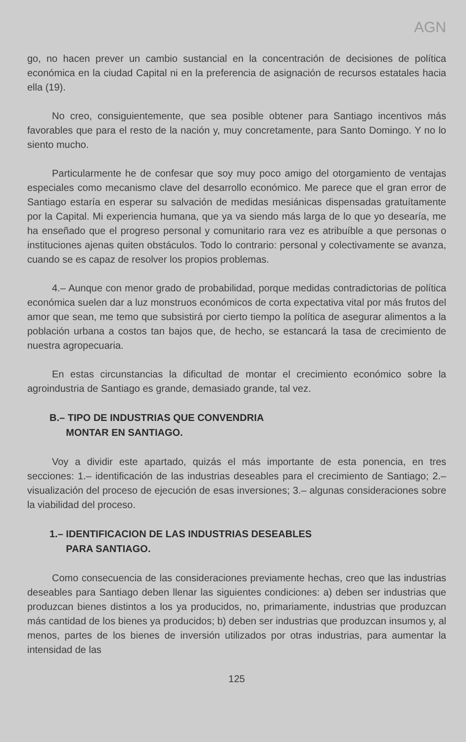AGN
go, no hacen prever un cambio sustancial en la concentración de decisiones de política económica en la ciudad Capital ni en la preferencia de asignación de recursos estatales hacia ella (19).
No creo, consiguientemente, que sea posible obtener para Santiago incentivos más favorables que para el resto de la nación y, muy concretamente, para Santo Domingo. Y no lo siento mucho.
Particularmente he de confesar que soy muy poco amigo del otorgamiento de ventajas especiales como mecanismo clave del desarrollo económico. Me parece que el gran error de Santiago estaría en esperar su salvación de medidas mesiánicas dispensadas gratuítamente por la Capital. Mi experiencia humana, que ya va siendo más larga de lo que yo desearía, me ha enseñado que el progreso personal y comunitario rara vez es atribuíble a que personas o instituciones ajenas quiten obstáculos. Todo lo contrario: personal y colectivamente se avanza, cuando se es capaz de resolver los propios problemas.
4.– Aunque con menor grado de probabilidad, porque medidas contradictorias de política económica suelen dar a luz monstruos económicos de corta expectativa vital por más frutos del amor que sean, me temo que subsistirá por cierto tiempo la política de asegurar alimentos a la población urbana a costos tan bajos que, de hecho, se estancará la tasa de crecimiento de nuestra agropecuaria.
En estas circunstancias la dificultad de montar el crecimiento económico sobre la agroindustria de Santiago es grande, demasiado grande, tal vez.
B.– TIPO DE INDUSTRIAS QUE CONVENDRIA
MONTAR EN SANTIAGO.
Voy a dividir este apartado, quizás el más importante de esta ponencia, en tres secciones: 1.– identificación de las industrias deseables para el crecimiento de Santiago; 2.– visualización del proceso de ejecución de esas inversiones; 3.– algunas consideraciones sobre la viabilidad del proceso.
1.– IDENTIFICACION DE LAS INDUSTRIAS DESEABLES
PARA SANTIAGO.
Como consecuencia de las consideraciones previamente hechas, creo que las industrias deseables para Santiago deben llenar las siguientes condiciones: a) deben ser industrias que produzcan bienes distintos a los ya producidos, no, primariamente, industrias que produzcan más cantidad de los bienes ya producidos; b) deben ser industrias que produzcan insumos y, al menos, partes de los bienes de inversión utilizados por otras industrias, para aumentar la intensidad de las
125